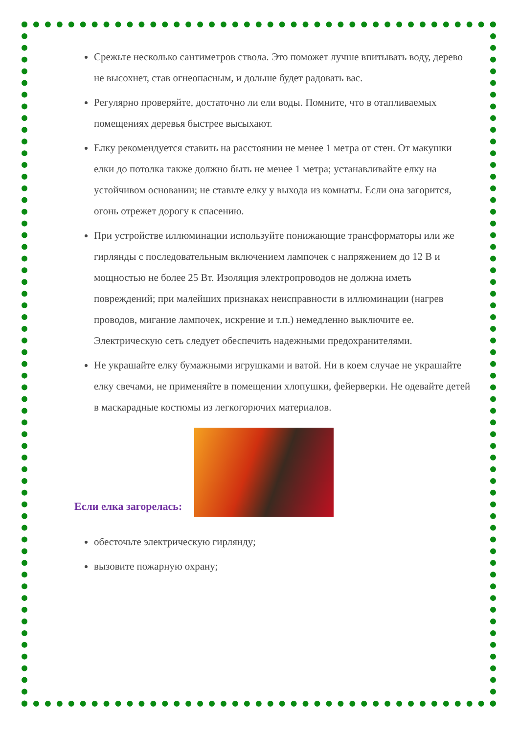Срежьте несколько сантиметров ствола. Это поможет лучше впитывать воду, дерево не высохнет, став огнеопасным, и дольше будет радовать вас.
Регулярно проверяйте, достаточно ли ели воды. Помните, что в отапливаемых помещениях деревья быстрее высыхают.
Елку рекомендуется ставить на расстоянии не менее 1 метра от стен. От макушки елки до потолка также должно быть не менее 1 метра; устанавливайте елку на устойчивом основании; не ставьте елку у выхода из комнаты. Если она загорится, огонь отрежет дорогу к спасению.
При устройстве иллюминации используйте понижающие трансформаторы или же гирлянды с последовательным включением лампочек с напряжением до 12 В и мощностью не более 25 Вт. Изоляция электропроводов не должна иметь повреждений; при малейших признаках неисправности в иллюминации (нагрев проводов, мигание лампочек, искрение и т.п.) немедленно выключите ее. Электрическую сеть следует обеспечить надежными предохранителями.
Не украшайте елку бумажными игрушками и ватой. Ни в коем случае не украшайте елку свечами, не применяйте в помещении хлопушки, фейерверки. Не одевайте детей в маскарадные костюмы из легкогорючих материалов.
Если елка загорелась:
обесточьте электрическую гирлянду;
вызовите пожарную охрану;